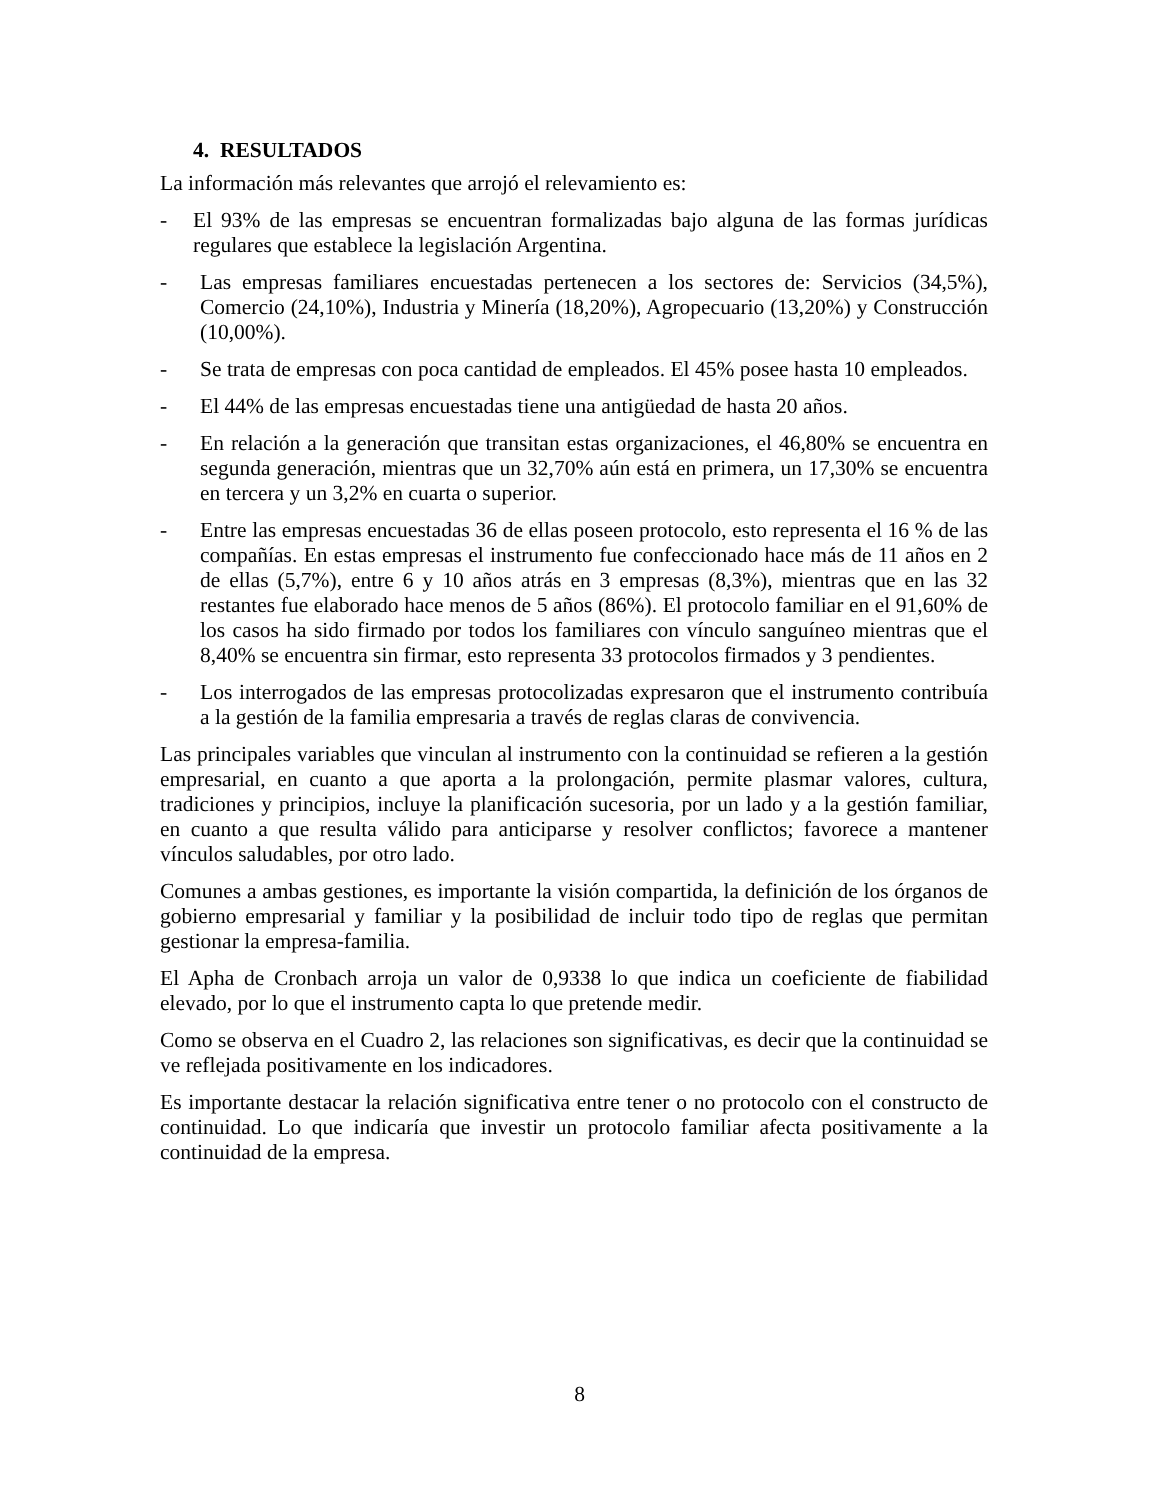4. RESULTADOS
La información más relevantes que arrojó el relevamiento es:
- El 93% de las empresas se encuentran formalizadas bajo alguna de las formas jurídicas regulares que establece la legislación Argentina.
- Las empresas familiares encuestadas pertenecen a los sectores de: Servicios (34,5%), Comercio (24,10%), Industria y Minería (18,20%), Agropecuario (13,20%) y Construcción (10,00%).
- Se trata de empresas con poca cantidad de empleados. El 45% posee hasta 10 empleados.
- El 44% de las empresas encuestadas tiene una antigüedad de hasta 20 años.
- En relación a la generación que transitan estas organizaciones, el 46,80% se encuentra en segunda generación, mientras que un 32,70% aún está en primera, un 17,30% se encuentra en tercera y un 3,2% en cuarta o superior.
- Entre las empresas encuestadas 36 de ellas poseen protocolo, esto representa el 16 % de las compañías. En estas empresas el instrumento fue confeccionado hace más de 11 años en 2 de ellas (5,7%), entre 6 y 10 años atrás en 3 empresas (8,3%), mientras que en las 32 restantes fue elaborado hace menos de 5 años (86%). El protocolo familiar en el 91,60% de los casos ha sido firmado por todos los familiares con vínculo sanguíneo mientras que el 8,40% se encuentra sin firmar, esto representa 33 protocolos firmados y 3 pendientes.
- Los interrogados de las empresas protocolizadas expresaron que el instrumento contribuía a la gestión de la familia empresaria a través de reglas claras de convivencia.
Las principales variables que vinculan al instrumento con la continuidad se refieren a la gestión empresarial, en cuanto a que aporta a la prolongación, permite plasmar valores, cultura, tradiciones y principios, incluye la planificación sucesoria, por un lado y a la gestión familiar, en cuanto a que resulta válido para anticiparse y resolver conflictos; favorece a mantener vínculos saludables, por otro lado.
Comunes a ambas gestiones, es importante la visión compartida, la definición de los órganos de gobierno empresarial y familiar y la posibilidad de incluir todo tipo de reglas que permitan gestionar la empresa-familia.
El Apha de Cronbach arroja un valor de 0,9338 lo que indica un coeficiente de fiabilidad elevado, por lo que el instrumento capta lo que pretende medir.
Como se observa en el Cuadro 2, las relaciones son significativas, es decir que la continuidad se ve reflejada positivamente en los indicadores.
Es importante destacar la relación significativa entre tener o no protocolo con el constructo de continuidad. Lo que indicaría que investir un protocolo familiar afecta positivamente a la continuidad de la empresa.
8